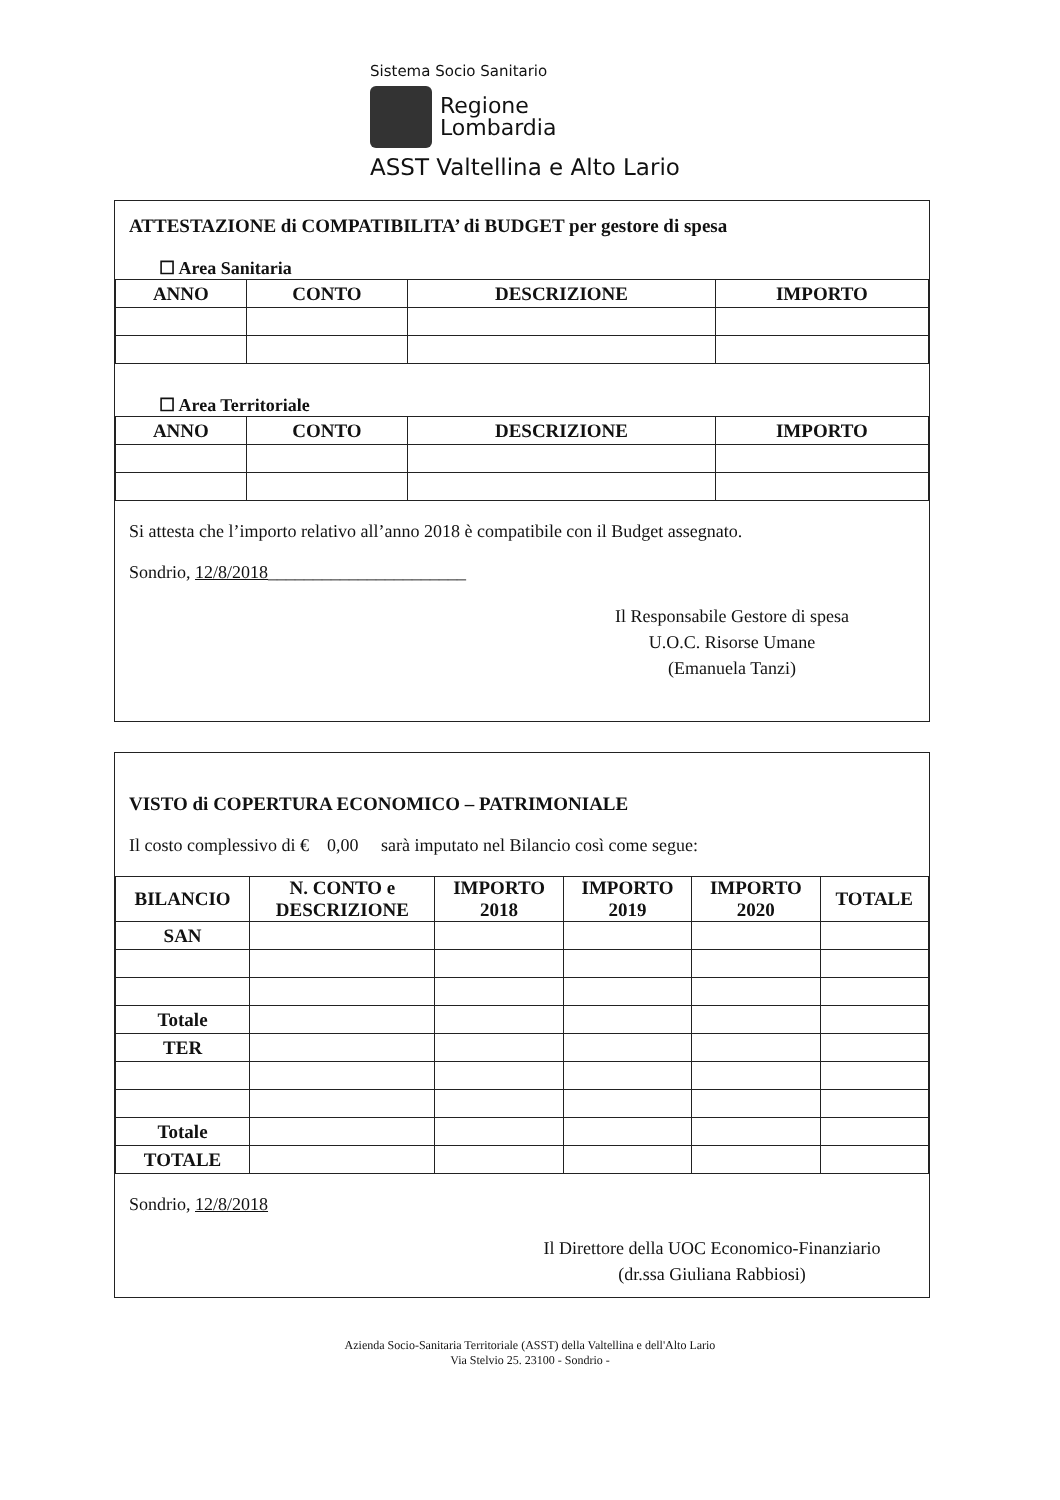Sistema Socio Sanitario
Regione
Lombardia
ASST Valtellina e Alto Lario
ATTESTAZIONE di COMPATIBILITA’ di BUDGET per gestore di spesa
☐ Area Sanitaria
| ANNO | CONTO | DESCRIZIONE | IMPORTO |
| --- | --- | --- | --- |
☐ Area Territoriale
| ANNO | CONTO | DESCRIZIONE | IMPORTO |
| --- | --- | --- | --- |
Si attesta che l’importo relativo all’anno 2018 è compatibile con il Budget assegnato.
Sondrio, 12/8/2018______________________
Il Responsabile Gestore di spesa
U.O.C. Risorse Umane
(Emanuela Tanzi)
VISTO di COPERTURA ECONOMICO – PATRIMONIALE
Il costo complessivo di € 0,00 sarà imputato nel Bilancio così come segue:
| BILANCIO | N. CONTO e DESCRIZIONE | IMPORTO 2018 | IMPORTO 2019 | IMPORTO 2020 | TOTALE |
| --- | --- | --- | --- | --- | --- |
| SAN | | | | | |
| Totale | | | | | |
| TER | | | | | |
| Totale | | | | | |
| TOTALE | | | | | |
Sondrio, 12/8/2018
Il Direttore della UOC Economico-Finanziario
(dr.ssa Giuliana Rabbiosi)
Azienda Socio-Sanitaria Territoriale (ASST) della Valtellina e dell'Alto Lario
Via Stelvio 25. 23100 - Sondrio -